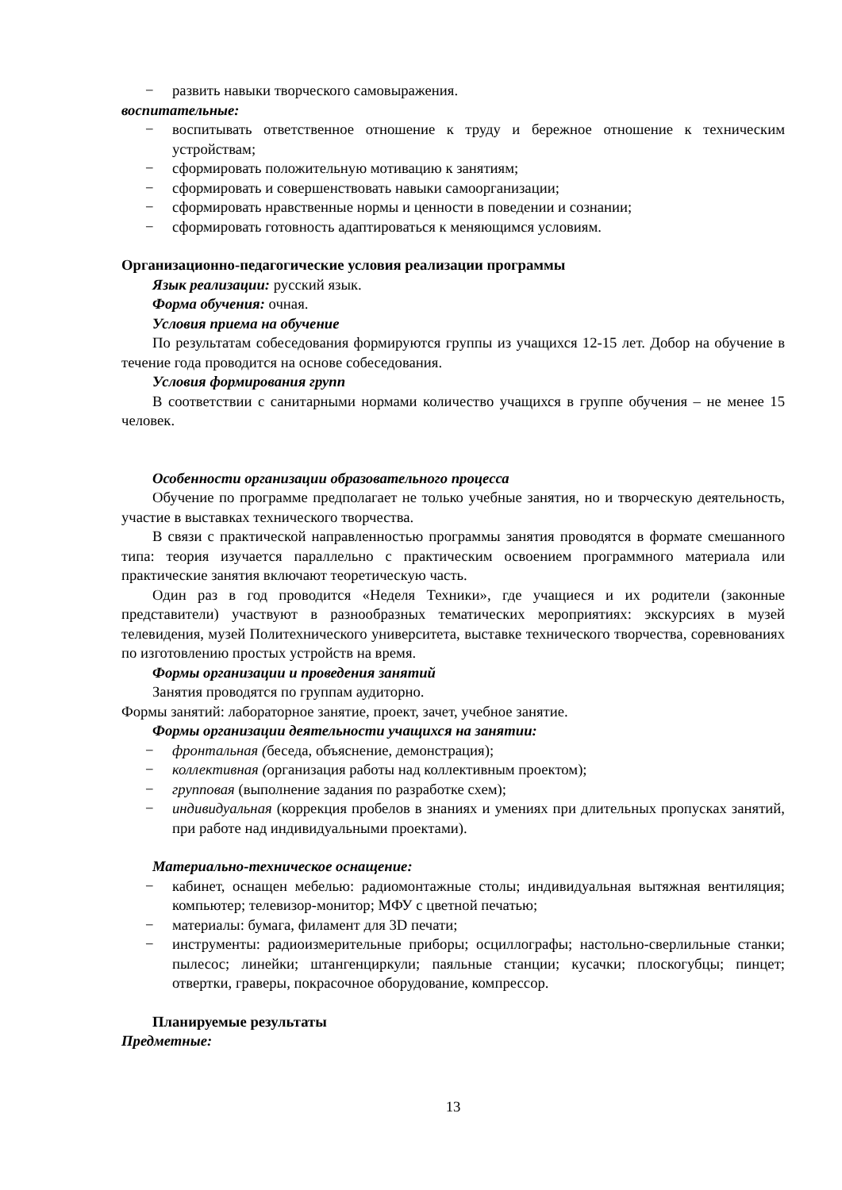− развить навыки творческого самовыражения.
воспитательные:
− воспитывать ответственное отношение к труду и бережное отношение к техническим устройствам;
− сформировать положительную мотивацию к занятиям;
− сформировать и совершенствовать навыки самоорганизации;
− сформировать нравственные нормы и ценности в поведении и сознании;
− сформировать готовность адаптироваться к меняющимся условиям.
Организационно-педагогические условия реализации программы
Язык реализации: русский язык.
Форма обучения: очная.
Условия приема на обучение
По результатам собеседования формируются группы из учащихся 12-15 лет. Добор на обучение в течение года проводится на основе собеседования.
Условия формирования групп
В соответствии с санитарными нормами количество учащихся в группе обучения – не менее 15 человек.
Особенности организации образовательного процесса
Обучение по программе предполагает не только учебные занятия, но и творческую деятельность, участие в выставках технического творчества.
В связи с практической направленностью программы занятия проводятся в формате смешанного типа: теория изучается параллельно с практическим освоением программного материала или практические занятия включают теоретическую часть.
Один раз в год проводится «Неделя Техники», где учащиеся и их родители (законные представители) участвуют в разнообразных тематических мероприятиях: экскурсиях в музей телевидения, музей Политехнического университета, выставке технического творчества, соревнованиях по изготовлению простых устройств на время.
Формы организации и проведения занятий
Занятия проводятся по группам аудиторно.
Формы занятий: лабораторное занятие, проект, зачет, учебное занятие.
Формы организации деятельности учащихся на занятии:
− фронтальная (беседа, объяснение, демонстрация);
− коллективная (организация работы над коллективным проектом);
− групповая (выполнение задания по разработке схем);
− индивидуальная (коррекция пробелов в знаниях и умениях при длительных пропусках занятий, при работе над индивидуальными проектами).
Материально-техническое оснащение:
− кабинет, оснащен мебелью: радиомонтажные столы; индивидуальная вытяжная вентиляция; компьютер; телевизор-монитор; МФУ с цветной печатью;
− материалы: бумага, филамент для 3D печати;
− инструменты: радиоизмерительные приборы; осциллографы; настольно-сверлильные станки; пылесос; линейки; штангенциркули; паяльные станции; кусачки; плоскогубцы; пинцет; отвертки, граверы, покрасочное оборудование, компрессор.
Планируемые результаты
Предметные:
13